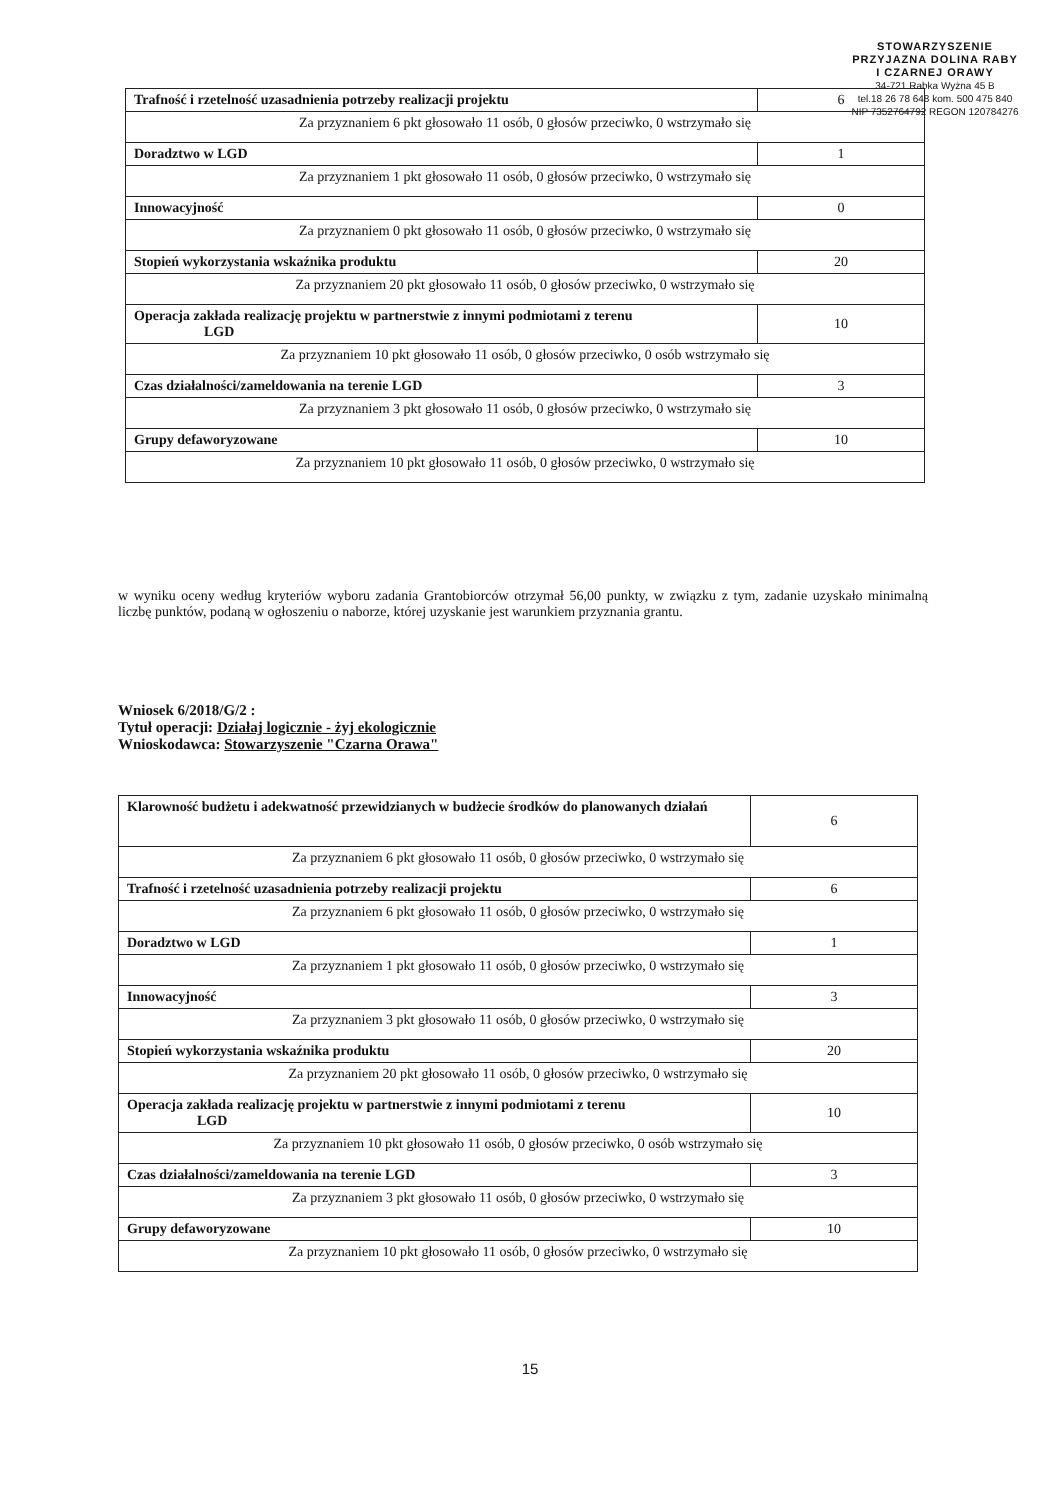STOWARZYSZENIE
PRZYJAZNA DOLINA RABY
I CZARNEJ ORAWY
34-721 Rabka Wyżna 45 B
tel.18 26 78 648 kom. 500 475 840
NIP 7352764792 REGON 120784276
| Trafność i rzetelność uzasadnienia potrzeby realizacji projektu | 6 |
| Za przyznaniem 6 pkt głosowało 11 osób, 0 głosów przeciwko, 0 wstrzymało się | |
| Doradztwo w LGD | 1 |
| Za przyznaniem 1 pkt głosowało 11 osób, 0 głosów przeciwko, 0 wstrzymało się | |
| Innowacyjność | 0 |
| Za przyznaniem 0 pkt głosowało 11 osób, 0 głosów przeciwko, 0 wstrzymało się | |
| Stopień wykorzystania wskaźnika produktu | 20 |
| Za przyznaniem 20 pkt głosowało 11 osób, 0 głosów przeciwko, 0 wstrzymało się | |
| Operacja zakłada realizację projektu w partnerstwie z innymi podmiotami z terenu LGD | 10 |
| Za przyznaniem 10 pkt głosowało 11 osób, 0 głosów przeciwko, 0 osób wstrzymało się | |
| Czas działalności/zameldowania na terenie LGD | 3 |
| Za przyznaniem 3 pkt głosowało 11 osób, 0 głosów przeciwko, 0 wstrzymało się | |
| Grupy defaworyzowane | 10 |
| Za przyznaniem 10 pkt głosowało 11 osób, 0 głosów przeciwko, 0 wstrzymało się | |
w wyniku oceny według kryteriów wyboru zadania Grantobiorców otrzymał 56,00 punkty, w związku z tym, zadanie uzyskało minimalną liczbę punktów, podaną w ogłoszeniu o naborze, której uzyskanie jest warunkiem przyznania grantu.
Wniosek 6/2018/G/2 :
Tytuł operacji: Działaj logicznie - żyj ekologicznie
Wnioskodawca: Stowarzyszenie "Czarna Orawa"
| Klarowność budżetu i adekwatność przewidzianych w budżecie środków do planowanych działań | 6 |
| Za przyznaniem 6 pkt głosowało 11 osób, 0 głosów przeciwko, 0 wstrzymało się | |
| Trafność i rzetelność uzasadnienia potrzeby realizacji projektu | 6 |
| Za przyznaniem 6 pkt głosowało 11 osób, 0 głosów przeciwko, 0 wstrzymało się | |
| Doradztwo w LGD | 1 |
| Za przyznaniem 1 pkt głosowało 11 osób, 0 głosów przeciwko, 0 wstrzymało się | |
| Innowacyjność | 3 |
| Za przyznaniem 3 pkt głosowało 11 osób, 0 głosów przeciwko, 0 wstrzymało się | |
| Stopień wykorzystania wskaźnika produktu | 20 |
| Za przyznaniem 20 pkt głosowało 11 osób, 0 głosów przeciwko, 0 wstrzymało się | |
| Operacja zakłada realizację projektu w partnerstwie z innymi podmiotami z terenu LGD | 10 |
| Za przyznaniem 10 pkt głosowało 11 osób, 0 głosów przeciwko, 0 osób wstrzymało się | |
| Czas działalności/zameldowania na terenie LGD | 3 |
| Za przyznaniem 3 pkt głosowało 11 osób, 0 głosów przeciwko, 0 wstrzymało się | |
| Grupy defaworyzowane | 10 |
| Za przyznaniem 10 pkt głosowało 11 osób, 0 głosów przeciwko, 0 wstrzymało się | |
15